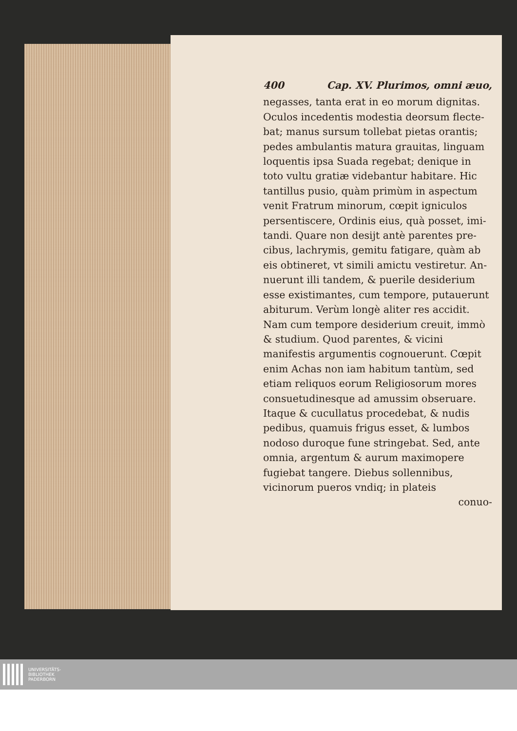400 Cap. XV. Plurimos, omni æuo,
negasses, tanta erat in eo morum dignitas. Oculos incedentis modestia deorsum flecte­bat; manus sursum tollebat pietas orantis; pedes ambulantis matura grauitas, linguam loquentis ipsa Suada regebat; denique in toto vultu gratiæ videbantur habitare. Hic tantillus pusio, quàm primùm in aspectum venit Fratrum minorum, cœpit igniculos persentiscere, Ordinis eius, quà posset, imi­tandi. Quare non desijt antè parentes pre­cibus, lachrymis, gemitu fatigare, quàm ab eis obtineret, vt simili amictu vestiretur. An­nuerunt illi tandem, & puerile desiderium esse existimantes, cum tempore, putaue­runt abiturum. Verùm longè aliter res ac­cidit. Nam cum tempore desiderium creuit, immò & studium. Quod parentes, & vici­ni manifestis argumentis cognouerunt. Cœ­pit enim Achas non iam habitum tantùm, sed etiam reliquos eorum Religiosorum mo­res consuetudinesque ad amussim obserua­re. Itaque & cucullatus procedebat, & nudis pedibus, quamuis frigus esset, & lumbos nodoso duroque fune stringebat. Sed, ante omnia, argentum & aurum ma­ximopere fugiebat tangere. Diebus sollen­nibus, vicinorum pueros vndiq; in plateis
conuo-
UNIVERSITÄTS-
BIBLIOTHEK
PADERBORN